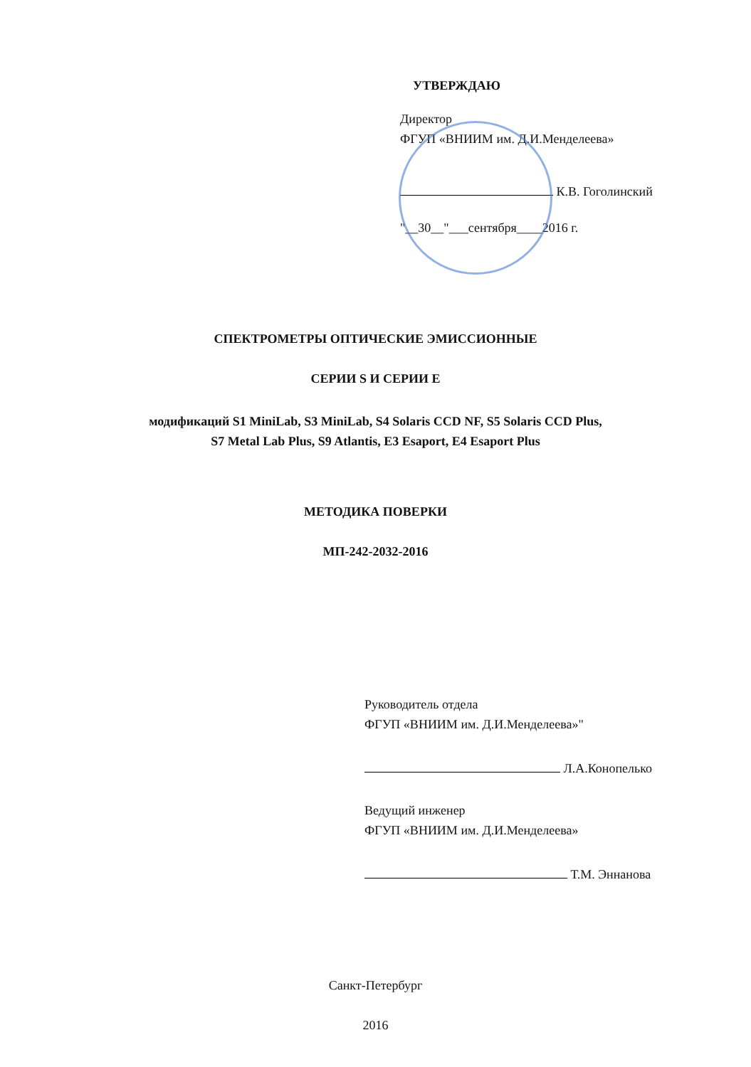УТВЕРЖДАЮ
Директор
ФГУП «ВНИИМ им. Д.И.Менделеева»
К.В. Гоголинский
"__30__"___сентября____2016 г.
СПЕКТРОМЕТРЫ ОПТИЧЕСКИЕ ЭМИССИОННЫЕ
СЕРИИ S И СЕРИИ E
модификаций S1 MiniLab, S3 MiniLab, S4 Solaris CCD NF, S5 Solaris CCD Plus,
S7 Metal Lab Plus, S9 Atlantis, E3 Esaport, E4 Esaport Plus
МЕТОДИКА ПОВЕРКИ
МП-242-2032-2016
Руководитель отдела
ФГУП «ВНИИМ им. Д.И.Менделеева»"
Л.А.Конопелько
Ведущий инженер
ФГУП «ВНИИМ им. Д.И.Менделеева»
Т.М. Эннанова
Санкт-Петербург
2016